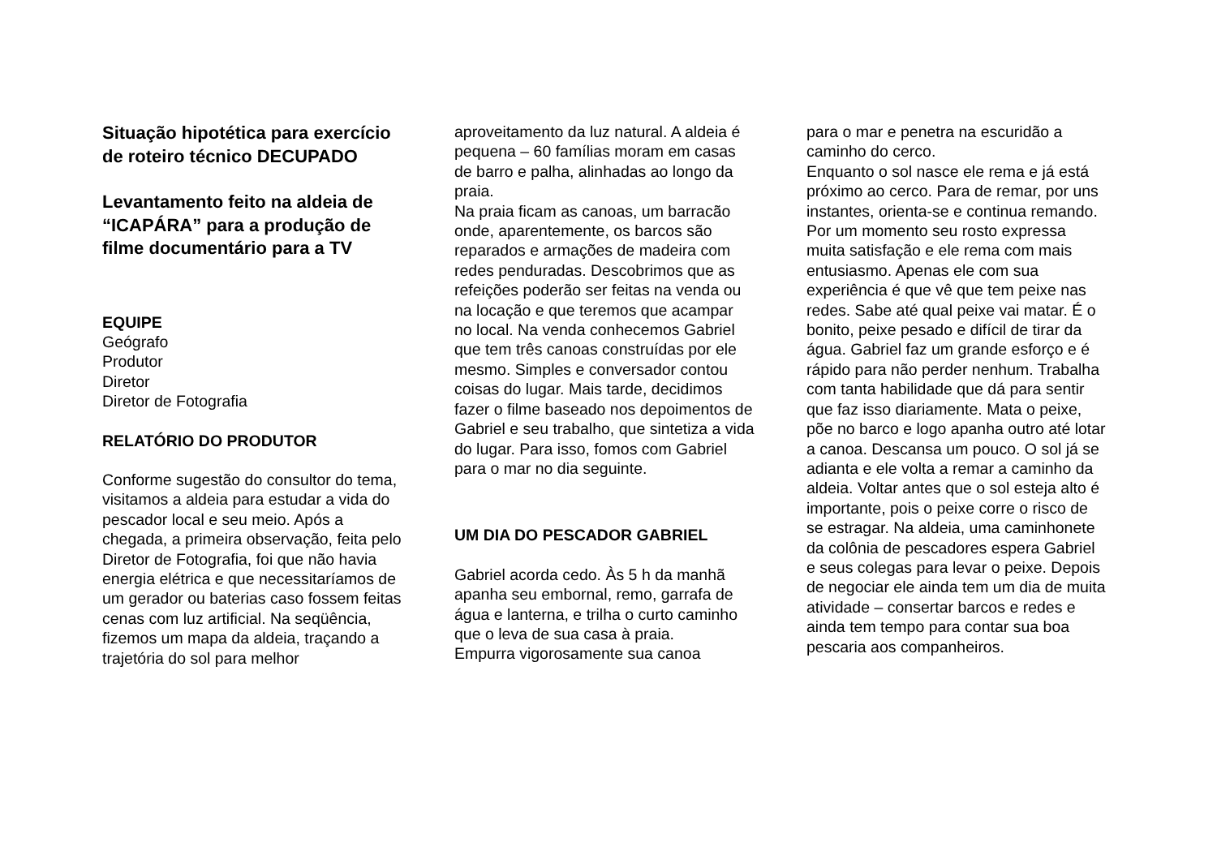Situação hipotética para exercício de roteiro técnico DECUPADO
Levantamento feito na aldeia de “ICAPÁRA” para a produção de filme documentário para a TV
EQUIPE
Geógrafo
Produtor
Diretor
Diretor de Fotografia
RELATÓRIO DO PRODUTOR
Conforme sugestão do consultor do tema, visitamos a aldeia para estudar a vida do pescador local e seu meio. Após a chegada, a primeira observação, feita pelo Diretor de Fotografia, foi que não havia energia elétrica e que necessitaríamos de um gerador ou baterias caso fossem feitas cenas com luz artificial. Na seqüência, fizemos um mapa da aldeia, traçando a trajetória do sol para melhor
aproveitamento da luz natural. A aldeia é pequena – 60 famílias moram em casas de barro e palha, alinhadas ao longo da praia.
Na praia ficam as canoas, um barracão onde, aparentemente, os barcos são reparados e armações de madeira com redes penduradas. Descobrimos que as refeições poderão ser feitas na venda ou na locação e que teremos que acampar no local. Na venda conhecemos Gabriel que tem três canoas construídas por ele mesmo. Simples e conversador contou coisas do lugar. Mais tarde, decidimos fazer o filme baseado nos depoimentos de Gabriel e seu trabalho, que sintetiza a vida do lugar. Para isso, fomos com Gabriel para o mar no dia seguinte.
UM DIA DO PESCADOR GABRIEL
Gabriel acorda cedo. Às 5 h da manhã apanha seu embornal, remo, garrafa de água e lanterna, e trilha o curto caminho que o leva de sua casa à praia.
Empurra vigorosamente sua canoa
para o mar e penetra na escuridão a caminho do cerco.
Enquanto o sol nasce ele rema e já está próximo ao cerco. Para de remar, por uns instantes, orienta-se e continua remando. Por um momento seu rosto expressa muita satisfação e ele rema com mais entusiasmo. Apenas ele com sua experiência é que vê que tem peixe nas redes. Sabe até qual peixe vai matar. É o bonito, peixe pesado e difícil de tirar da água. Gabriel faz um grande esforço e é rápido para não perder nenhum. Trabalha com tanta habilidade que dá para sentir que faz isso diariamente. Mata o peixe, põe no barco e logo apanha outro até lotar a canoa. Descansa um pouco. O sol já se adianta e ele volta a remar a caminho da aldeia. Voltar antes que o sol esteja alto é importante, pois o peixe corre o risco de se estragar. Na aldeia, uma caminhonete da colônia de pescadores espera Gabriel e seus colegas para levar o peixe. Depois de negociar ele ainda tem um dia de muita atividade – consertar barcos e redes e ainda tem tempo para contar sua boa pescaria aos companheiros.